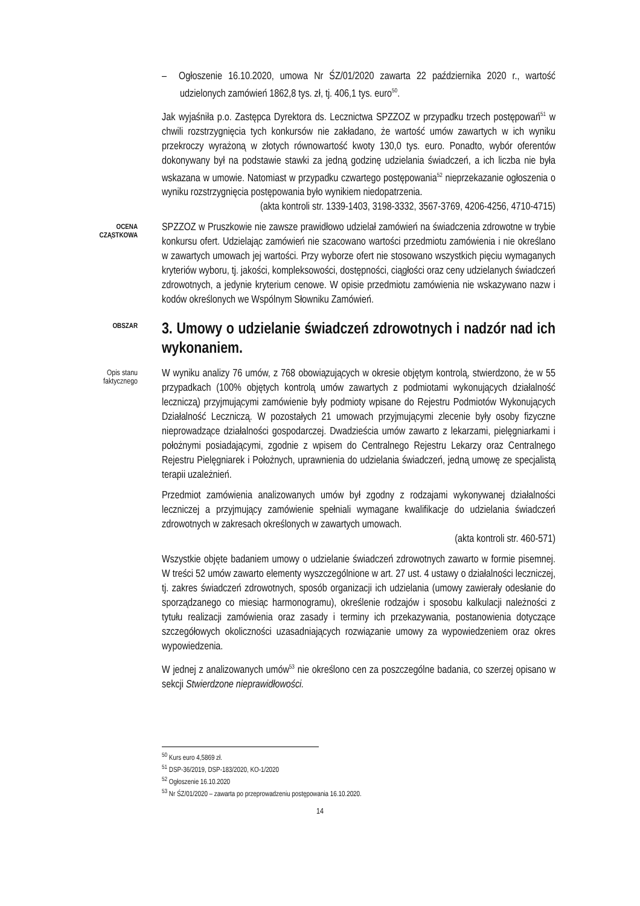– Ogłoszenie 16.10.2020, umowa Nr ŚZ/01/2020 zawarta 22 października 2020 r., wartość udzielonych zamówień 1862,8 tys. zł, tj. 406,1 tys. euro<sup>50</sup>.
Jak wyjaśniła p.o. Zastępca Dyrektora ds. Lecznictwa SPZZOZ w przypadku trzech postępowań<sup>51</sup> w chwili rozstrzygnięcia tych konkursów nie zakładano, że wartość umów zawartych w ich wyniku przekroczy wyrażoną w złotych równowartość kwoty 130,0 tys. euro. Ponadto, wybór oferentów dokonywany był na podstawie stawki za jedną godzinę udzielania świadczeń, a ich liczba nie była wskazana w umowie. Natomiast w przypadku czwartego postępowania<sup>52</sup> nieprzekazanie ogłoszenia o wyniku rozstrzygnięcia postępowania było wynikiem niedopatrzenia.
(akta kontroli str. 1339-1403, 3198-3332, 3567-3769, 4206-4256, 4710-4715)
OCENA CZĄSTKOWA
SPZZOZ w Pruszkowie nie zawsze prawidłowo udzielał zamówień na świadczenia zdrowotne w trybie konkursu ofert. Udzielając zamówień nie szacowano wartości przedmiotu zamówienia i nie określano w zawartych umowach jej wartości. Przy wyborze ofert nie stosowano wszystkich pięciu wymaganych kryteriów wyboru, tj. jakości, kompleksowości, dostępności, ciągłości oraz ceny udzielanych świadczeń zdrowotnych, a jedynie kryterium cenowe. W opisie przedmiotu zamówienia nie wskazywano nazw i kodów określonych we Wspólnym Słowniku Zamówień.
OBSZAR
3. Umowy o udzielanie świadczeń zdrowotnych i nadzór nad ich wykonaniem.
Opis stanu faktycznego
W wyniku analizy 76 umów, z 768 obowiązujących w okresie objętym kontrolą, stwierdzono, że w 55 przypadkach (100% objętych kontrolą umów zawartych z podmiotami wykonujących działalność leczniczą) przyjmującymi zamówienie były podmioty wpisane do Rejestru Podmiotów Wykonujących Działalność Leczniczą. W pozostałych 21 umowach przyjmującymi zlecenie były osoby fizyczne nieprowadzące działalności gospodarczej. Dwadzieścia umów zawarto z lekarzami, pielęgniarkami i położnymi posiadającymi, zgodnie z wpisem do Centralnego Rejestru Lekarzy oraz Centralnego Rejestru Pielęgniarek i Położnych, uprawnienia do udzielania świadczeń, jedną umowę ze specjalistą terapii uzależnień.
Przedmiot zamówienia analizowanych umów był zgodny z rodzajami wykonywanej działalności leczniczej a przyjmujący zamówienie spełniali wymagane kwalifikacje do udzielania świadczeń zdrowotnych w zakresach określonych w zawartych umowach.
(akta kontroli str. 460-571)
Wszystkie objęte badaniem umowy o udzielanie świadczeń zdrowotnych zawarto w formie pisemnej. W treści 52 umów zawarto elementy wyszczególnione w art. 27 ust. 4 ustawy o działalności leczniczej, tj. zakres świadczeń zdrowotnych, sposób organizacji ich udzielania (umowy zawierały odesłanie do sporządzanego co miesiąc harmonogramu), określenie rodzajów i sposobu kalkulacji należności z tytułu realizacji zamówienia oraz zasady i terminy ich przekazywania, postanowienia dotyczące szczegółowych okoliczności uzasadniających rozwiązanie umowy za wypowiedzeniem oraz okres wypowiedzenia.
W jednej z analizowanych umów<sup>53</sup> nie określono cen za poszczególne badania, co szerzej opisano w sekcji Stwierdzone nieprawidłowości.
<sup>50</sup> Kurs euro 4,5869 zł.
<sup>51</sup> DSP-36/2019, DSP-183/2020, KO-1/2020
<sup>52</sup> Ogłoszenie 16.10.2020
<sup>53</sup> Nr ŚZ/01/2020 – zawarta po przeprowadzeniu postępowania 16.10.2020.
14